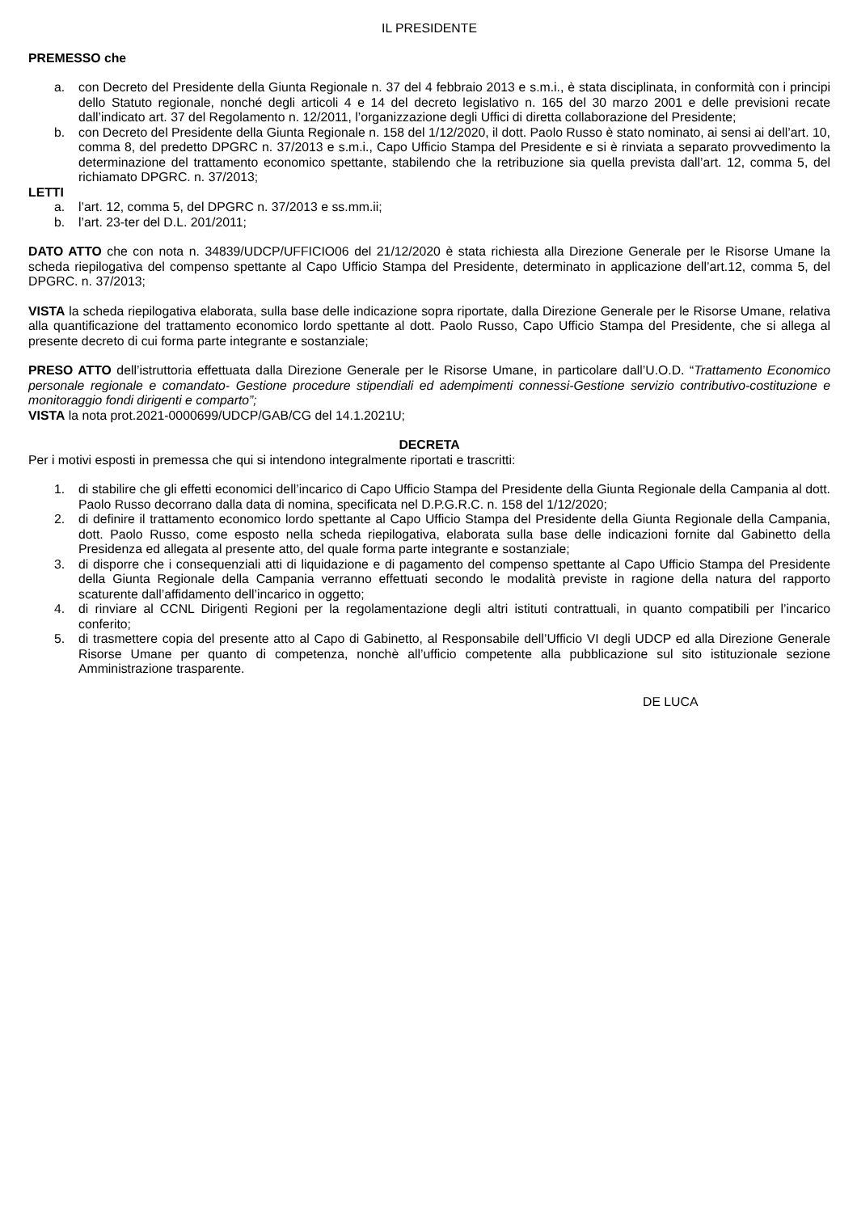IL PRESIDENTE
PREMESSO che
a. con Decreto del Presidente della Giunta Regionale n. 37 del 4 febbraio 2013 e s.m.i., è stata disciplinata, in conformità con i principi dello Statuto regionale, nonché degli articoli 4 e 14 del decreto legislativo n. 165 del 30 marzo 2001 e delle previsioni recate dall’indicato art. 37 del Regolamento n. 12/2011, l’organizzazione degli Uffici di diretta collaborazione del Presidente;
b. con Decreto del Presidente della Giunta Regionale n. 158 del 1/12/2020, il dott. Paolo Russo è stato nominato, ai sensi ai dell’art. 10, comma 8, del predetto DPGRC n. 37/2013 e s.m.i., Capo Ufficio Stampa del Presidente e si è rinviata a separato provvedimento la determinazione del trattamento economico spettante, stabilendo che la retribuzione sia quella prevista dall’art. 12, comma 5, del richiamato DPGRC. n. 37/2013;
LETTI
a. l’art. 12, comma 5, del DPGRC n. 37/2013 e ss.mm.ii;
b. l’art. 23-ter del D.L. 201/2011;
DATO ATTO che con nota n. 34839/UDCP/UFFICIO06 del 21/12/2020 è stata richiesta alla Direzione Generale per le Risorse Umane la scheda riepilogativa del compenso spettante al Capo Ufficio Stampa del Presidente, determinato in applicazione dell’art.12, comma 5, del DPGRC. n. 37/2013;
VISTA la scheda riepilogativa elaborata, sulla base delle indicazione sopra riportate, dalla Direzione Generale per le Risorse Umane, relativa alla quantificazione del trattamento economico lordo spettante al dott. Paolo Russo, Capo Ufficio Stampa del Presidente, che si allega al presente decreto di cui forma parte integrante e sostanziale;
PRESO ATTO dell’istruttoria effettuata dalla Direzione Generale per le Risorse Umane, in particolare dall’U.O.D. “Trattamento Economico personale regionale e comandato- Gestione procedure stipendiali ed adempimenti connessi-Gestione servizio contributivo-costituzione e monitoraggio fondi dirigenti e comparto”;
VISTA la nota prot.2021-0000699/UDCP/GAB/CG del 14.1.2021U;
DECRETA
Per i motivi esposti in premessa che qui si intendono integralmente riportati e trascritti:
1. di stabilire che gli effetti economici dell’incarico di Capo Ufficio Stampa del Presidente della Giunta Regionale della Campania al dott. Paolo Russo decorrano dalla data di nomina, specificata nel D.P.G.R.C. n. 158 del 1/12/2020;
2. di definire il trattamento economico lordo spettante al Capo Ufficio Stampa del Presidente della Giunta Regionale della Campania, dott. Paolo Russo, come esposto nella scheda riepilogativa, elaborata sulla base delle indicazioni fornite dal Gabinetto della Presidenza ed allegata al presente atto, del quale forma parte integrante e sostanziale;
3. di disporre che i consequenziali atti di liquidazione e di pagamento del compenso spettante al Capo Ufficio Stampa del Presidente della Giunta Regionale della Campania verranno effettuati secondo le modalità previste in ragione della natura del rapporto scaturente dall’affidamento dell’incarico in oggetto;
4. di rinviare al CCNL Dirigenti Regioni per la regolamentazione degli altri istituti contrattuali, in quanto compatibili per l’incarico conferito;
5. di trasmettere copia del presente atto al Capo di Gabinetto, al Responsabile dell’Ufficio VI degli UDCP ed alla Direzione Generale Risorse Umane per quanto di competenza, nonchè all’ufficio competente alla pubblicazione sul sito istituzionale sezione Amministrazione trasparente.
DE LUCA